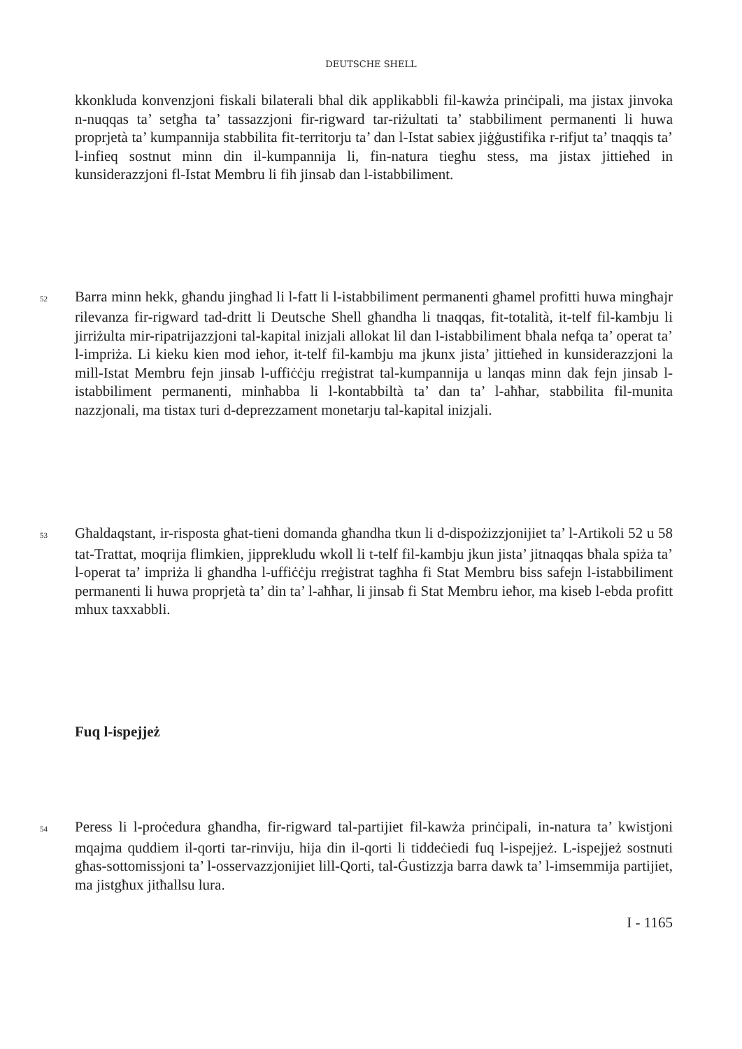DEUTSCHE SHELL
kkonkluda konvenzjoni fiskali bilaterali bħal dik applikabbli fil-kawża prinċipali, ma jistax jinvoka n-nuqqas ta’ setgħa ta’ tassazzjoni fir-rigward tar-riżultati ta’ stabbiliment permanenti li huwa proprjetà ta’ kumpannija stabbilita fit-territorju ta’ dan l-Istat sabiex jiġġustifika r-rifjut ta’ tnaqqis ta’ l-infieq sostnut minn din il-kumpannija li, fin-natura tiegħu stess, ma jistax jittieħed in kunsiderazzjoni fl-Istat Membru li fih jinsab dan l-istabbiliment.
52 Barra minn hekk, għandu jingħad li l-fatt li l-istabbiliment permanenti għamel profitti huwa mingħajr rilevanza fir-rigward tad-dritt li Deutsche Shell għandha li tnaqqas, fit-totalità, it-telf fil-kambju li jirriżulta mir-ripatrijazzjoni tal-kapital inizjali allokat lil dan l-istabbiliment bħala nefqa ta’ operat ta’ l-impriża. Li kieku kien mod ieħor, it-telf fil-kambju ma jkunx jista’ jittieħed in kunsiderazzjoni la mill-Istat Membru fejn jinsab l-uffiċċju rreġistrat tal-kumpannija u lanqas minn dak fejn jinsab l-istabbiliment permanenti, minħabba li l-kontabbiltà ta’ dan ta’ l-aħħar, stabbilita fil-munita nazzjonali, ma tistax turi d-deprezzament monetarju tal-kapital inizjali.
53 Għaldaqstant, ir-risposta għat-tieni domanda għandha tkun li d-dispożizzjonijiet ta’ l-Artikoli 52 u 58 tat-Trattat, moqrija flimkien, jipprekludu wkoll li t-telf fil-kambju jkun jista’ jitnaqqas bħala spiża ta’ l-operat ta’ impriża li għandha l-uffiċċju rreġistrat tagħha fi Stat Membru biss safejn l-istabbiliment permanenti li huwa proprjetà ta’ din ta’ l-aħħar, li jinsab fi Stat Membru ieħor, ma kiseb l-ebda profitt mhux taxxabbli.
Fuq l-ispejjeż
54 Peress li l-proċedura għandha, fir-rigward tal-partijiet fil-kawża prinċipali, in-natura ta’ kwistjoni mqajma quddiem il-qorti tar-rinviju, hija din il-qorti li tiddeċiedi fuq l-ispejjeż. L-ispejjeż sostnuti għas-sottomissjoni ta’ l-osservazzjonijiet lill-Qorti, tal-Ġustizzja barra dawk ta’ l-imsemmija partijiet, ma jistgħux jitħallsu lura.
I - 1165